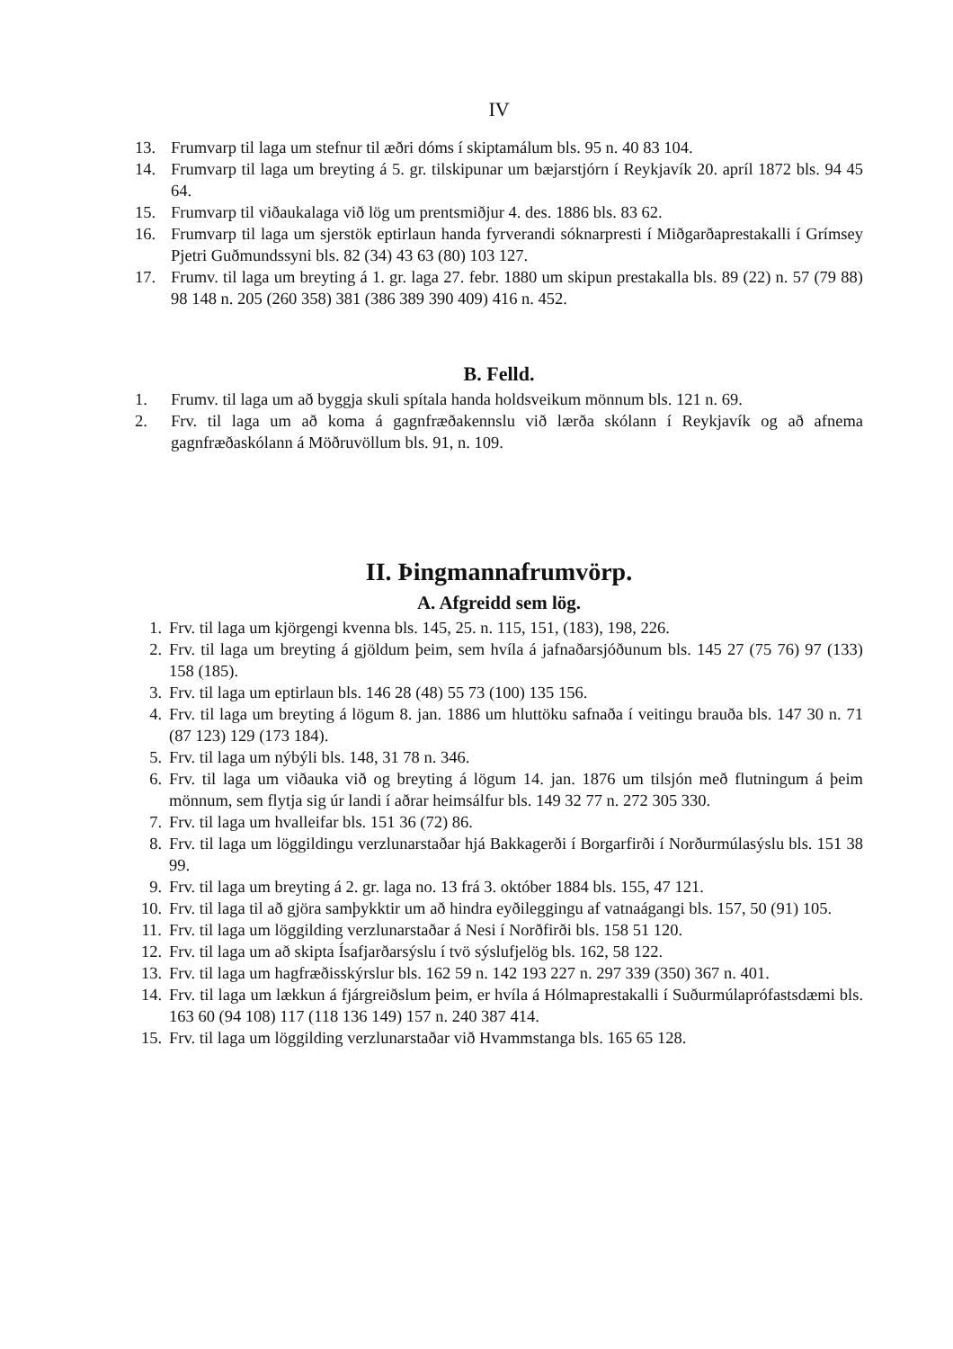IV
13. Frumvarp til laga um stefnur til æðri dóms í skiptamálum bls. 95 n. 40 83 104.
14. Frumvarp til laga um breyting á 5. gr. tilskipunar um bæjarstjórn í Reykjavík 20. apríl 1872 bls. 94 45 64.
15. Frumvarp til viðaukalaga við lög um prentsmiðjur 4. des. 1886 bls. 83 62.
16. Frumvarp til laga um sjerstök eptirlaun handa fyrverandi sóknarpresti í Miðgarðaprestakalli í Grímsey Pjetri Guðmundssyni bls. 82 (34) 43 63 (80) 103 127.
17. Frumv. til laga um breyting á 1. gr. laga 27. febr. 1880 um skipun prestakalla bls. 89 (22) n. 57 (79 88) 98 148 n. 205 (260 358) 381 (386 389 390 409) 416 n. 452.
B. Felld.
1. Frumv. til laga um að byggja skuli spítala handa holdsveikum mönnum bls. 121 n. 69.
2. Frv. til laga um að koma á gagnfræðakennslu við lærða skólann í Reykjavík og að afnema gagnfræðaskólann á Möðruvöllum bls. 91, n. 109.
II. Þingmannafrumvörp.
A. Afgreidd sem lög.
1. Frv. til laga um kjörgengi kvenna bls. 145, 25. n. 115, 151, (183), 198, 226.
2. Frv. til laga um breyting á gjöldum þeim, sem hvíla á jafnaðarsjóðunum bls. 145 27 (75 76) 97 (133) 158 (185).
3. Frv. til laga um eptirlaun bls. 146 28 (48) 55 73 (100) 135 156.
4. Frv. til laga um breyting á lögum 8. jan. 1886 um hluttöku safnaða í veitingu brauða bls. 147 30 n. 71 (87 123) 129 (173 184).
5. Frv. til laga um nýbýli bls. 148, 31 78 n. 346.
6. Frv. til laga um viðauka við og breyting á lögum 14. jan. 1876 um tilsjón með flutningum á þeim mönnum, sem flytja sig úr landi í aðrar heimsálfur bls. 149 32 77 n. 272 305 330.
7. Frv. til laga um hvalleifar bls. 151 36 (72) 86.
8. Frv. til laga um löggildingu verzlunarstaðar hjá Bakkagerði í Borgarfirði í Norðurmúlasýslu bls. 151 38 99.
9. Frv. til laga um breyting á 2. gr. laga no. 13 frá 3. október 1884 bls. 155, 47 121.
10. Frv. til laga til að gjöra samþykktir um að hindra eyðileggingu af vatnaágangi bls. 157, 50 (91) 105.
11. Frv. til laga um löggilding verzlunarstaðar á Nesi í Norðfirði bls. 158 51 120.
12. Frv. til laga um að skipta Ísafjarðarsýslu í tvö sýslufjelög bls. 162, 58 122.
13. Frv. til laga um hagfræðisskýrslur bls. 162 59 n. 142 193 227 n. 297 339 (350) 367 n. 401.
14. Frv. til laga um lækkun á fjárgreiðslum þeim, er hvíla á Hólmaprestakalli í Suðurmúlaprófastsdæmi bls. 163 60 (94 108) 117 (118 136 149) 157 n. 240 387 414.
15. Frv. til laga um löggilding verzlunarstaðar við Hvammstanga bls. 165 65 128.